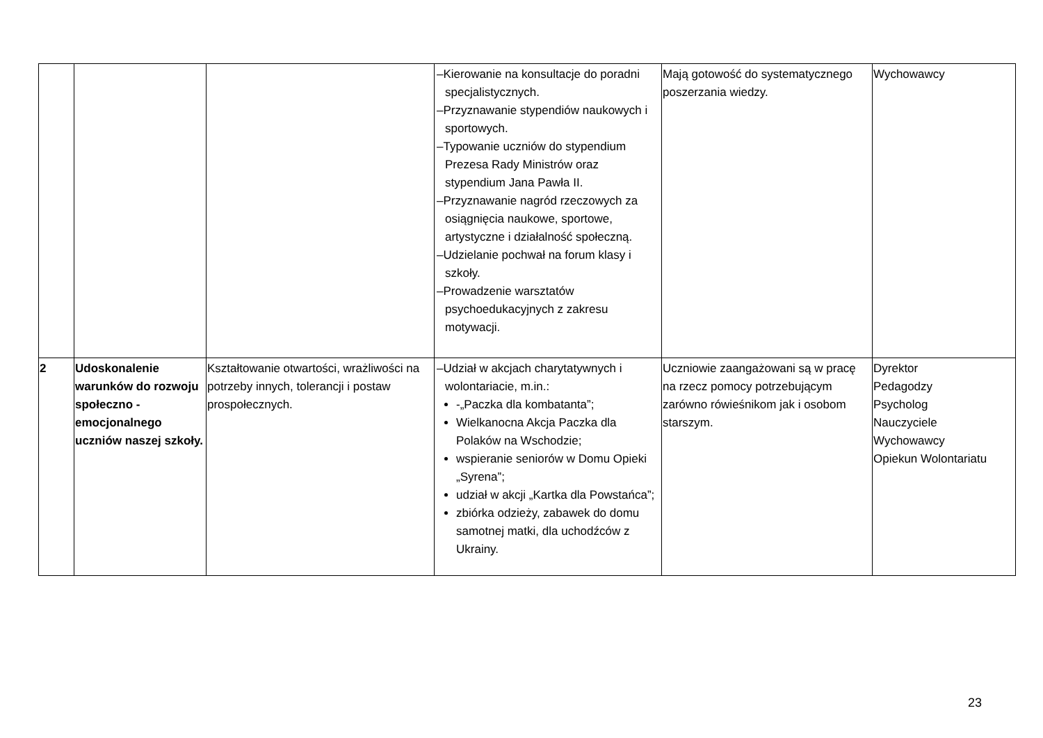| | | | –Kierowanie na konsultacje do poradni specjalistycznych. –Przyznawanie stypendiów naukowych i sportowych. –Typowanie uczniów do stypendium Prezesa Rady Ministrów oraz stypendium Jana Pawła II. –Przyznawanie nagród rzeczowych za osiągnięcia naukowe, sportowe, artystyczne i działalność społeczną. –Udzielanie pochwał na forum klasy i szkoły. –Prowadzenie warsztatów psychoedukacyjnych z zakresu motywacji. | Mają gotowość do systematycznego poszerzania wiedzy. | Wychowawcy |
| 2 | Udoskonalenie warunków do rozwoju społeczno - emocjonalnego uczniów naszej szkoły. | Kształtowanie otwartości, wrażliwości na potrzeby innych, tolerancji i postaw prospołecznych. | –Udział w akcjach charytatywnych i wolontariacie, m.in.: -„Paczka dla kombatanta”; Wielkanocna Akcja Paczka dla Polaków na Wschodzie; wspieranie seniorów w Domu Opieki „Syrena”; udział w akcji „Kartka dla Powstańca”; zbiórka odzieży, zabawek do domu samotnej matki, dla uchodźców z Ukrainy. | Uczniowie zaangażowani są w pracę na rzecz pomocy potrzebującym zarówno rówieśnikom jak i osobom starszym. | Dyrektor Pedagodzy Psycholog Nauczyciele Wychowawcy Opiekun Wolontariatu |
23